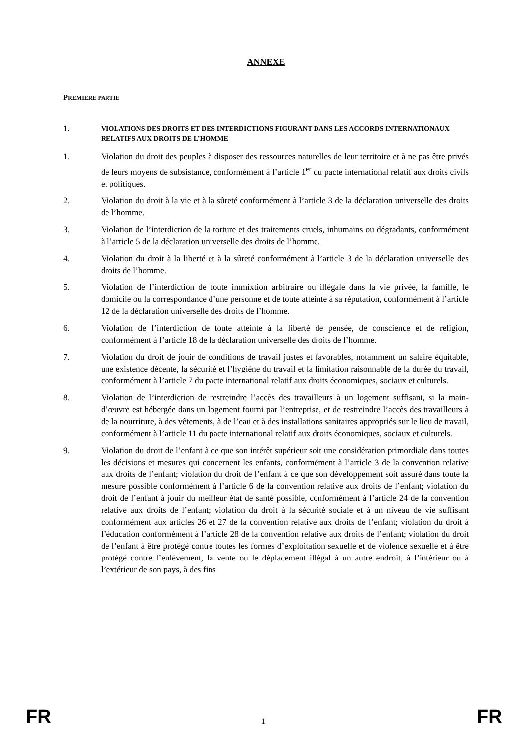ANNEXE
PREMIERE PARTIE
1. VIOLATIONS DES DROITS ET DES INTERDICTIONS FIGURANT DANS LES ACCORDS INTERNATIONAUX RELATIFS AUX DROITS DE L’HOMME
1. Violation du droit des peuples à disposer des ressources naturelles de leur territoire et à ne pas être privés de leurs moyens de subsistance, conformément à l’article 1<sup>er</sup> du pacte international relatif aux droits civils et politiques.
2. Violation du droit à la vie et à la sûreté conformément à l’article 3 de la déclaration universelle des droits de l’homme.
3. Violation de l’interdiction de la torture et des traitements cruels, inhumains ou dégradants, conformément à l’article 5 de la déclaration universelle des droits de l’homme.
4. Violation du droit à la liberté et à la sûreté conformément à l’article 3 de la déclaration universelle des droits de l’homme.
5. Violation de l’interdiction de toute immixtion arbitraire ou illégale dans la vie privée, la famille, le domicile ou la correspondance d’une personne et de toute atteinte à sa réputation, conformément à l’article 12 de la déclaration universelle des droits de l’homme.
6. Violation de l’interdiction de toute atteinte à la liberté de pensée, de conscience et de religion, conformément à l’article 18 de la déclaration universelle des droits de l’homme.
7. Violation du droit de jouir de conditions de travail justes et favorables, notamment un salaire équitable, une existence décente, la sécurité et l’hygiène du travail et la limitation raisonnable de la durée du travail, conformément à l’article 7 du pacte international relatif aux droits économiques, sociaux et culturels.
8. Violation de l’interdiction de restreindre l’accès des travailleurs à un logement suffisant, si la main-d’œuvre est hébergée dans un logement fourni par l’entreprise, et de restreindre l’accès des travailleurs à de la nourriture, à des vêtements, à de l’eau et à des installations sanitaires appropriés sur le lieu de travail, conformément à l’article 11 du pacte international relatif aux droits économiques, sociaux et culturels.
9. Violation du droit de l’enfant à ce que son intérêt supérieur soit une considération primordiale dans toutes les décisions et mesures qui concernent les enfants, conformément à l’article 3 de la convention relative aux droits de l’enfant; violation du droit de l’enfant à ce que son développement soit assuré dans toute la mesure possible conformément à l’article 6 de la convention relative aux droits de l’enfant; violation du droit de l’enfant à jouir du meilleur état de santé possible, conformément à l’article 24 de la convention relative aux droits de l’enfant; violation du droit à la sécurité sociale et à un niveau de vie suffisant conformément aux articles 26 et 27 de la convention relative aux droits de l’enfant; violation du droit à l’éducation conformément à l’article 28 de la convention relative aux droits de l’enfant; violation du droit de l’enfant à être protégé contre toutes les formes d’exploitation sexuelle et de violence sexuelle et à être protégé contre l’enlèvement, la vente ou le déplacement illégal à un autre endroit, à l’intérieur ou à l’extérieur de son pays, à des fins
FR 1 FR